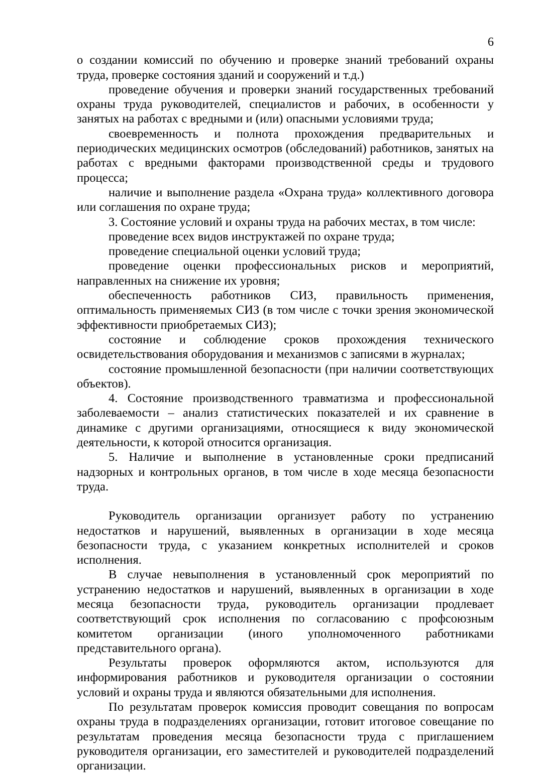6
о создании комиссий по обучению и проверке знаний требований охраны труда, проверке состояния зданий и сооружений и т.д.)
проведение обучения и проверки знаний государственных требований охраны труда руководителей, специалистов и рабочих, в особенности у занятых на работах с вредными и (или) опасными условиями труда;
своевременность и полнота прохождения предварительных и периодических медицинских осмотров (обследований) работников, занятых на работах с вредными факторами производственной среды и трудового процесса;
наличие и выполнение раздела «Охрана труда» коллективного договора или соглашения по охране труда;
3. Состояние условий и охраны труда на рабочих местах, в том числе:
проведение всех видов инструктажей по охране труда;
проведение специальной оценки условий труда;
проведение оценки профессиональных рисков и мероприятий, направленных на снижение их уровня;
обеспеченность работников СИЗ, правильность применения, оптимальность применяемых СИЗ (в том числе с точки зрения экономической эффективности приобретаемых СИЗ);
состояние и соблюдение сроков прохождения технического освидетельствования оборудования и механизмов с записями в журналах;
состояние промышленной безопасности (при наличии соответствующих объектов).
4. Состояние производственного травматизма и профессиональной заболеваемости – анализ статистических показателей и их сравнение в динамике с другими организациями, относящиеся к виду экономической деятельности, к которой относится организация.
5. Наличие и выполнение в установленные сроки предписаний надзорных и контрольных органов, в том числе в ходе месяца безопасности труда.
Руководитель организации организует работу по устранению недостатков и нарушений, выявленных в организации в ходе месяца безопасности труда, с указанием конкретных исполнителей и сроков исполнения.
В случае невыполнения в установленный срок мероприятий по устранению недостатков и нарушений, выявленных в организации в ходе месяца безопасности труда, руководитель организации продлевает соответствующий срок исполнения по согласованию с профсоюзным комитетом организации (иного уполномоченного работниками представительного органа).
Результаты проверок оформляются актом, используются для информирования работников и руководителя организации о состоянии условий и охраны труда и являются обязательными для исполнения.
По результатам проверок комиссия проводит совещания по вопросам охраны труда в подразделениях организации, готовит итоговое совещание по результатам проведения месяца безопасности труда с приглашением руководителя организации, его заместителей и руководителей подразделений организации.